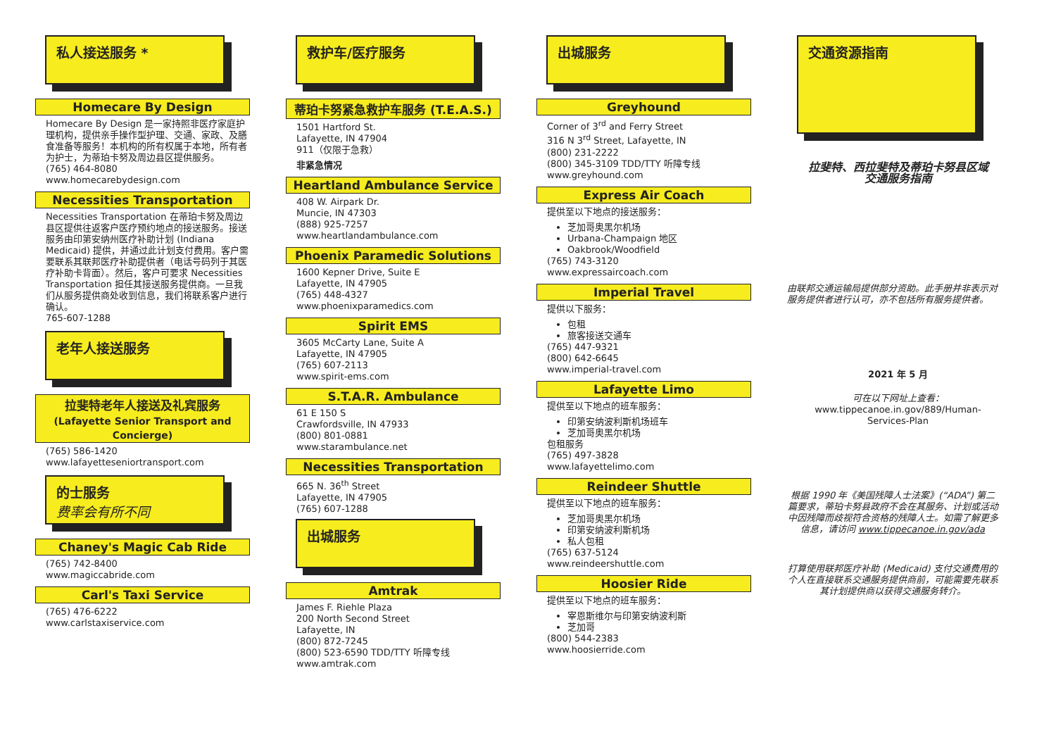私人接送服务 *
Homecare By Design
Homecare By Design 是一家持照非医疗家庭护理机构，提供亲手操作型护理、交通、家政、及膳食准备等服务！本机构的所有权属于本地，所有者为护士，为蒂珀卡努及周边县区提供服务。
(765) 464-8080
www.homecarebydesign.com
Necessities Transportation
Necessities Transportation 在蒂珀卡努及周边县区提供往返客户医疗预约地点的接送服务。接送服务由印第安纳州医疗补助计划 (Indiana Medicaid) 提供，并通过此计划支付费用。客户需要联系其联邦医疗补助提供者（电话号码列于其医疗补助卡背面）。然后，客户可要求 Necessities Transportation 担任其接送服务提供商。一旦我们从服务提供商处收到信息，我们将联系客户进行确认。
765-607-1288
老年人接送服务
拉斐特老年人接送及礼宾服务
(Lafayette Senior Transport and Concierge)
(765) 586-1420
www.lafayetteseniortransport.com
的士服务
费率会有所不同
Chaney's Magic Cab Ride
(765) 742-8400
www.magiccabride.com
Carl's Taxi Service
(765) 476-6222
www.carlstaxiservice.com
救护车/医疗服务
蒂珀卡努紧急救护车服务 (T.E.A.S.)
1501 Hartford St.
Lafayette, IN 47904
911（仅限于急救）
非紧急情况
Heartland Ambulance Service
408 W. Airpark Dr.
Muncie, IN 47303
(888) 925-7257
www.heartlandambulance.com
Phoenix Paramedic Solutions
1600 Kepner Drive, Suite E
Lafayette, IN 47905
(765) 448-4327
www.phoenixparamedics.com
Spirit EMS
3605 McCarty Lane, Suite A
Lafayette, IN 47905
(765) 607-2113
www.spirit-ems.com
S.T.A.R. Ambulance
61 E 150 S
Crawfordsville, IN 47933
(800) 801-0881
www.starambulance.net
Necessities Transportation
665 N. 36<sup>th</sup> Street
Lafayette, IN 47905
(765) 607-1288
出城服务
Amtrak
James F. Riehle Plaza
200 North Second Street
Lafayette, IN
(800) 872-7245
(800) 523-6590 TDD/TTY 听障专线
www.amtrak.com
出城服务
Greyhound
Corner of 3<sup>rd</sup> and Ferry Street
316 N 3<sup>rd</sup> Street, Lafayette, IN
(800) 231-2222
(800) 345-3109 TDD/TTY 听障专线
www.greyhound.com
Express Air Coach
提供至以下地点的接送服务：
芝加哥奥黑尔机场
Urbana-Champaign 地区
Oakbrook/Woodfield
(765) 743-3120
www.expressaircoach.com
Imperial Travel
提供以下服务：
包租
旅客接送交通车
(765) 447-9321
(800) 642-6645
www.imperial-travel.com
Lafayette Limo
提供至以下地点的班车服务：
印第安纳波利斯机场班车
芝加哥奥黑尔机场
包租服务
(765) 497-3828
www.lafayettelimo.com
Reindeer Shuttle
提供至以下地点的班车服务：
芝加哥奥黑尔机场
印第安纳波利斯机场
私人包租
(765) 637-5124
www.reindeershuttle.com
Hoosier Ride
提供至以下地点的班车服务：
宰恩斯维尔与印第安纳波利斯
芝加哥
(800) 544-2383
www.hoosierride.com
交通资源指南
拉斐特、西拉斐特及蒂珀卡努县区域
交通服务指南
由联邦交通运输局提供部分资助。此手册并非表示对服务提供者进行认可，亦不包括所有服务提供者。
2021 年 5 月
可在以下网址上查看：
www.tippecanoe.in.gov/889/Human-Services-Plan
根据 1990 年《美国残障人士法案》(“ADA”) 第二篇要求，蒂珀卡努县政府不会在其服务、计划或活动中因残障而歧视符合资格的残障人士。如需了解更多信息，请访问 www.tippecanoe.in.gov/ada
打算使用联邦医疗补助 (Medicaid) 支付交通费用的个人在直接联系交通服务提供商前，可能需要先联系其计划提供商以获得交通服务转介。